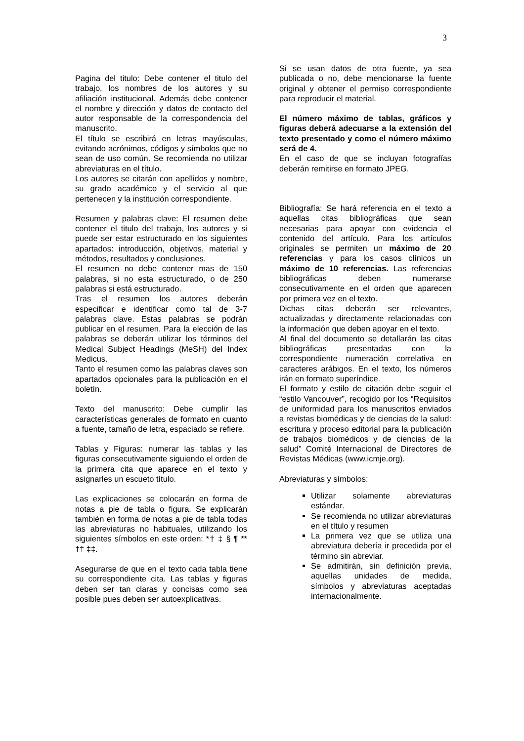3
Pagina del titulo: Debe contener el titulo del trabajo, los nombres de los autores y su afiliación institucional. Además debe contener el nombre y dirección y datos de contacto del autor responsable de la correspondencia del manuscrito.
El título se escribirá en letras mayúsculas, evitando acrónimos, códigos y símbolos que no sean de uso común. Se recomienda no utilizar abreviaturas en el título.
Los autores se citarán con apellidos y nombre, su grado académico y el servicio al que pertenecen y la institución correspondiente.
Resumen y palabras clave: El resumen debe contener el titulo del trabajo, los autores y si puede ser estar estructurado en los siguientes apartados: introducción, objetivos, material y métodos, resultados y conclusiones.
El resumen no debe contener mas de 150 palabras, si no esta estructurado, o de 250 palabras si está estructurado.
Tras el resumen los autores deberán especificar e identificar como tal de 3-7 palabras clave. Estas palabras se podrán publicar en el resumen. Para la elección de las palabras se deberán utilizar los términos del Medical Subject Headings (MeSH) del Index Medicus.
Tanto el resumen como las palabras claves son apartados opcionales para la publicación en el boletín.
Texto del manuscrito: Debe cumplir las características generales de formato en cuanto a fuente, tamaño de letra, espaciado se refiere.
Tablas y Figuras: numerar las tablas y las figuras consecutivamente siguiendo el orden de la primera cita que aparece en el texto y asignarles un escueto título.
Las explicaciones se colocarán en forma de notas a pie de tabla o figura. Se explicarán también en forma de notas a pie de tabla todas las abreviaturas no habituales, utilizando los siguientes símbolos en este orden: *† ‡ § ¶ ** †† ‡‡.
Asegurarse de que en el texto cada tabla tiene su correspondiente cita. Las tablas y figuras deben ser tan claras y concisas como sea posible pues deben ser autoexplicativas.
Si se usan datos de otra fuente, ya sea publicada o no, debe mencionarse la fuente original y obtener el permiso correspondiente para reproducir el material.
El número máximo de tablas, gráficos y figuras deberá adecuarse a la extensión del texto presentado y como el número máximo será de 4.
En el caso de que se incluyan fotografías deberán remitirse en formato JPEG.
Bibliografía: Se hará referencia en el texto a aquellas citas bibliográficas que sean necesarias para apoyar con evidencia el contenido del artículo. Para los artículos originales se permiten un máximo de 20 referencias y para los casos clínicos un máximo de 10 referencias. Las referencias bibliográficas deben numerarse consecutivamente en el orden que aparecen por primera vez en el texto.
Dichas citas deberán ser relevantes, actualizadas y directamente relacionadas con la información que deben apoyar en el texto.
Al final del documento se detallarán las citas bibliográficas presentadas con la correspondiente numeración correlativa en caracteres arábigos. En el texto, los números irán en formato superíndice.
El formato y estilo de citación debe seguir el “estilo Vancouver”, recogido por los “Requisitos de uniformidad para los manuscritos enviados a revistas biomédicas y de ciencias de la salud: escritura y proceso editorial para la publicación de trabajos biomédicos y de ciencias de la salud” Comité Internacional de Directores de Revistas Médicas (www.icmje.org).
Abreviaturas y símbolos:
Utilizar solamente abreviaturas estándar.
Se recomienda no utilizar abreviaturas en el título y resumen
La primera vez que se utiliza una abreviatura debería ir precedida por el término sin abreviar.
Se admitirán, sin definición previa, aquellas unidades de medida, símbolos y abreviaturas aceptadas internacionalmente.